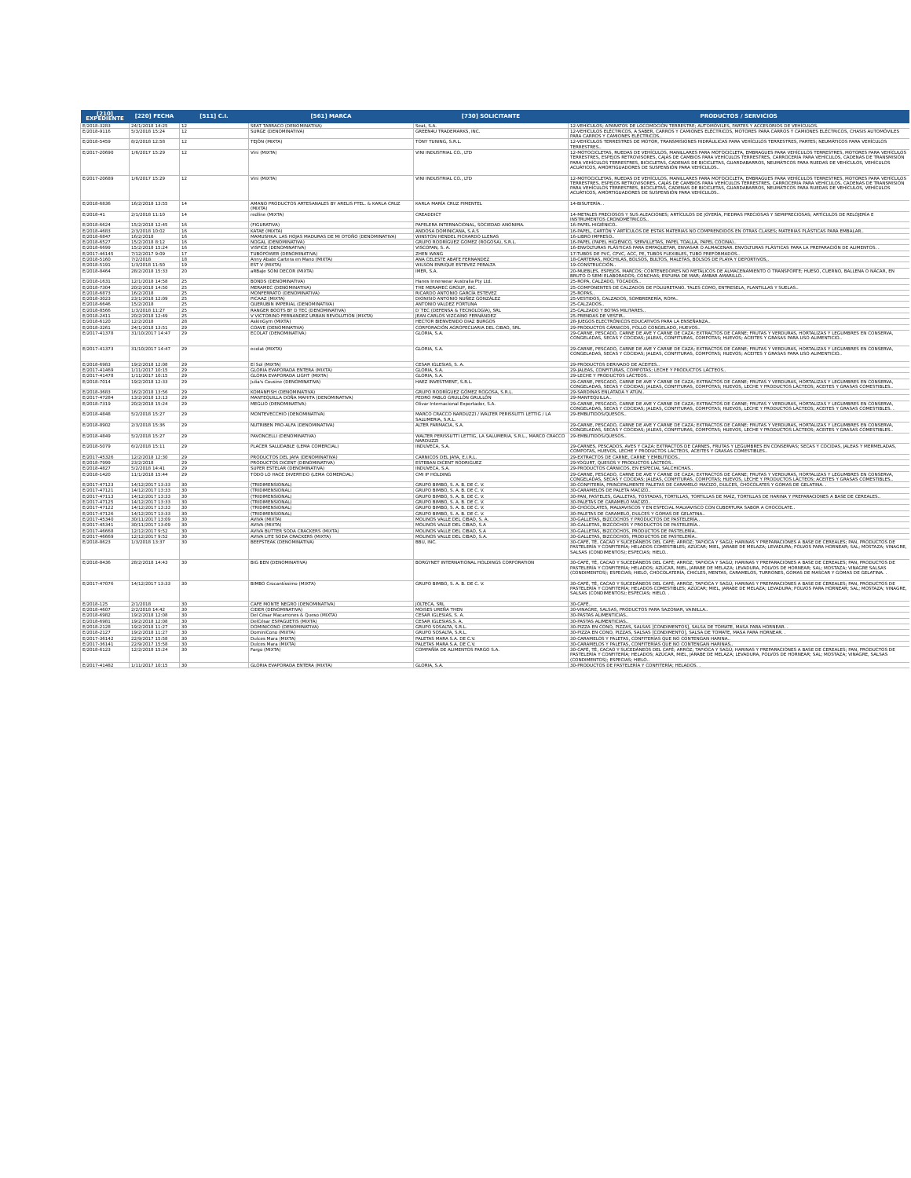| [210] EXPEDIENTE | [220] FECHA | [511] C.I. | [561] MARCA | [730] SOLICITANTE | PRODUCTOS / SERVICIOS |
| --- | --- | --- | --- | --- | --- |
| E/2018-3283 | 24/1/2018 14:25 | 12 | SEAT TARRACO (DENOMINATIVA) | Seat, S.A. | 12-VEHÍCULOS; APARATOS DE LOCOMOCIÓN TERRESTRE; AUTOMÓVILES, PARTES Y ACCESORIOS DE VEHÍCULOS. |
| E/2018-9116 | 5/3/2018 15:24 | 12 | SURGE (DENOMINATIVA) | GREEN4U TRADEMARKS, INC. | 12-VEHÍCULOS ELÉCTRICOS, A SABER, CARROS Y CAMIONES ELÉCTRICOS, MOTORES PARA CARROS Y CAMIONES ELÉCTRICOS, CHASIS AUTOMÓVILES PARA CARROS Y CAMIONES ELÉCTRICOS.. |
| E/2018-5459 | 8/2/2018 12:58 | 12 | TEJÓN (MIXTA) | TONY TUNING, S.R.L. | 12-VEHÍCULOS TERRESTRES DE MOTOR, TRANSMISIONES HIDRÁULICAS PARA VEHÍCULOS TERRESTRES, PARTES; NEUMÁTICOS PARA VEHÍCULOS TERRESTRES.. |
| E/2017-20690 | 1/6/2017 15:29 | 12 | Vini (MIXTA) | VINI INDUSTRIAL CO., LTD | 12-MOTOCICLETAS, RUEDAS DE VEHÍCULOS, MANILLARES PARA MOTOCICLETA, EMBRAGUES PARA VEHÍCULOS TERRESTRES, MOTORES PARA VEHÍCULOS TERRESTRES, ESPEJOS RETROVISORES, CAJAS DE CAMBIOS PARA VEHÍCULOS TERRESTRES, CARROCERÍA PARA VEHÍCULOS, CADENAS DE TRANSMISIÓN PARA VEHÍCULOS TERRESTRES, BICICLETAS, CADENAS DE BICICLETAS, GUARDABARROS, NEUMÁTICOS PARA RUEDAS DE VEHÍCULOS, VEHÍCULOS ACUÁTICOS, AMORTIGUADORES DE SUSPENSIÓN PARA VEHÍCULOS.. |
| E/2017-20689 | 1/6/2017 15:29 | 12 | Vini (MIXTA) | VINI INDUSTRIAL CO., LTD | 12-MOTOCICLETAS, RUEDAS DE VEHÍCULOS, MANILLARES PARA MOTOCICLETA, EMBRAGUES PARA VEHÍCULOS TERRESTRES, MOTORES PARA VEHÍCULOS TERRESTRES, ESPEJOS RETROVISORES, CAJAS DE CAMBIOS PARA VEHÍCULOS TERRESTRES, CARROCERÍA PARA VEHÍCULOS, CADENAS DE TRANSMISIÓN PARA VEHÍCULOS TERRESTRES, BICICLETAS, CADENAS DE BICICLETAS, GUARDABARROS, NEUMÁTICOS PARA RUEDAS DE VEHÍCULOS, VEHÍCULOS ACUÁTICOS, AMORTIGUADORES DE SUSPENSIÓN PARA VEHÍCULOS.. |
| E/2018-6836 | 16/2/2018 13:55 | 14 | AMANO PRODUCTOS ARTESANALES BY ARELIS PTEL. & KARLA CRUZ (MIXTA) | KARLA MARÍA CRUZ PIMENTEL | 14-BISUTERÍA. . |
| E/2018-41 | 2/1/2018 11:10 | 14 | redline (MIXTA) | CREADDICT | 14-METALES PRECIOSOS Y SUS ALEACIONES; ARTÍCULOS DE JOYERÍA, PIEDRAS PRECIOSAS Y SEMIPRECIOSAS; ARTÍCULOS DE RELOJERÍA E INSTRUMENTOS CRONOMÉTRICOS.. |
| E/2018-6624 | 15/2/2018 12:45 | 16 | (FIGURATIVA) | PAPELERA INTERNACIONAL, SOCIEDAD ANONIMA. | 16-PAPEL HIGIÉNICO.. |
| E/2018-4683 | 2/3/2018 10:02 | 16 | KATAE (MIXTA) | ANDOSA DOMINICANA, S.A.S | 16-PAPEL, CARTÓN Y ARTÍCULOS DE ESTAS MATERIAS NO COMPRENDIDOS EN OTRAS CLASES; MATERIAS PLÁSTICAS PARA EMBALAR.. |
| E/2018-6847 | 16/2/2018 | 16 | MAMUSHKA: LAS HOJAS MADURAS DE MI OTOÑO (DENOMINATIVA) | WINSTON HENDEL PICHARDO LLENAS | 16-LIBRO IMPRESO.. |
| E/2018-6527 | 15/2/2018 8:12 | 16 | NOGAL (DENOMINATIVA) | GRUPO RODRÍGUEZ GOMEZ (ROGOSA), S.R.L. | 16-PAPEL (PAPEL HIGIÉNICO, SERVILLETAS, PAPEL TOALLA, PAPEL COCINA).. |
| E/2018-6699 | 15/2/2018 15:24 | 16 | VISPICE (DENOMINATIVA) | VISCOFAN, S. A. | 16-ENVOLTURAS PLÁSTICAS PARA EMPAQUETAR, ENVASAR O ALMACENAR. ENVOLTURAS PLÁSTICAS PARA LA PREPARACIÓN DE ALIMENTOS. . |
| E/2017-46145 | 7/12/2017 9:09 | 17 | TUBOPOWER (DENOMINATIVA) | ZHEN WANG | 17-TUBOS DE PVC, CPVC, ACC, PE, TUBOS FLEXIBLES, TUBO PREFORMADOS.. |
| E/2018-5160 | 7/2/2018 | 18 | Anny Abate Cartera en Mano (MIXTA) | ANA CELESTE ABATE FERNANDEZ | 18-CARTERAS, MOCHILAS, BOLSOS, BULTOS, MALETAS, BOLSOS DE PLAYA Y DEPORTIVOS,. |
| E/2018-5191 | 1/3/2018 11:50 | 19 | EST V (MIXTA) | WILSON ENRIQUE ESTEVEZ PERALTA | 19-CONSTRUCCIÓN.. |
| E/2018-8464 | 28/2/2018 15:33 | 20 | aRBaJe SONI DECOR (MIXTA) | IMER, S.A. | 20-MUEBLES, ESPEJOS, MARCOS; CONTENEDORES NO METÁLICOS DE ALMACENAMIENTO O TRANSPORTE; HUESO, CUERNO, BALLENA O NÁCAR, EN BRUTO O SEMI ELABORADOS; CONCHAS; ESPUMA DE MAR; ÁMBAR AMARILLO.. |
| E/2018-1631 | 12/1/2018 14:58 | 25 | BONDS (DENOMINATIVA) | Hanes Innerwear Australia Pty Ltd. | 25-ROPA, CALZADO, TOCADOS.. |
| E/2018-7304 | 20/2/2018 14:50 | 25 | MERAMEC (DENOMINATIVA) | THE MERAMEC GROUP, INC. | 25-COMPONENTES DE CALZADOS DE POLIURETANO. TALES COMO, ENTRESELA, PLANTILLAS Y SUELAS.. |
| E/2018-6873 | 16/2/2018 | 25 | MONFERRATO (DENOMINATIVA) | RICARDO ANTONIO GARCÍA ESTEVEZ | 25-ROPAS.. |
| E/2018-3023 | 23/1/2018 12:09 | 25 | PICAAZ (MIXTA) | DIONISIO ANTONIO NUÑEZ GONZÁLEZ | 25-VESTIDOS, CALZADOS, SOMBRERERÍA, ROPA.. |
| E/2018-6646 | 15/2/2018 | 25 | QUERUBIN IMPERIAL (DENOMINATIVA) | ANTONIO VALDEZ FORTUNA | 25-CALZADOS.. |
| E/2018-8566 | 1/3/2018 11:27 | 25 | RANGER BOOTS BY D TEC (DENOMINATIVA) | D´TEC (DEFENSA & TECNOLOGÍA), SRL | 25-CALZADO Y BOTAS MILITARES.. |
| E/2018-2411 | 20/2/2018 12:49 | 25 | V VICTORINO FERNANDEZ URBAN REVOLUTION (MIXTA) | JEAN CARLOS VIZCAÍNO FERNÁNDEZ | 25-PRENDAS DE VESTIR.. |
| E/2018-6120 | 12/2/2018 | 28 | AskinGym (MIXTA) | HECTOR BIENVENIDO DIAZ BURGOS | 28-JUEGOS ELECTRÓNICOS EDUCATIVOS PARA LA ENSEÑANZA.. |
| E/2018-3261 | 24/1/2018 13:51 | 29 | COAVE (DENOMINATIVA) | CORPORACIÓN AGROPECUARIA DEL CIBAO, SRL | 29-PRODUCTOS CÁRNICOS, POLLO CONGELADO, HUEVOS.. |
| E/2017-41378 | 31/10/2017 14:47 | 29 | ECOLAT (DENOMINATIVA) | GLORIA, S.A. | 29-CARNE, PESCADO, CARNE DE AVE Y CARNE DE CAZA; EXTRACTOS DE CARNE; FRUTAS Y VERDURAS, HORTALIZAS Y LEGUMBRES EN CONSERVA, CONGELADAS, SECAS Y COCIDAS; JALEAS, CONFITURAS, COMPOTAS; HUEVOS; ACEITES Y GRASAS PARA USO ALIMENTICIO.. |
| E/2017-41373 | 31/10/2017 14:47 | 29 | ecolat (MIXTA) | GLORIA, S.A. | 29-CARNE, PESCADO, CARNE DE AVE Y CARNE DE CAZA; EXTRACTOS DE CARNE; FRUTAS Y VERDURAS, HORTALIZAS Y LEGUMBRES EN CONSERVA, CONGELADAS, SECAS Y COCIDAS; JALEAS, CONFITURAS, COMPOTAS; HUEVOS; ACEITES Y GRASAS PARA USO ALIMENTICIO.. |
| E/2018-6983 | 19/2/2018 12:08 | 29 | El Sol (MIXTA) | CESAR IGLESIAS, S. A. | 29-PRODUCTOS DERIVADO DE ACEITES.. |
| E/2017-41469 | 1/11/2017 10:15 | 29 | GLORIA EVAPORADA ENTERA (MIXTA) | GLORIA, S.A. | 29-JALEAS, CONFITURAS, COMPOTAS; LECHE Y PRODUCTOS LÁCTEOS.. |
| E/2017-41478 | 1/11/2017 10:15 | 29 | GLORIA EVAPORADA LIGHT (MIXTA) | GLORIA, S.A. | 29-LECHE Y PRODUCTOS LÁCTEOS. . |
| E/2018-7014 | 19/2/2018 12:33 | 29 | Julia's Cousine (DENOMINATIVA) | HAEZ INVESTMENT, S.R.L. | 29-CARNE, PESCADO, CARNE DE AVE Y CARNE DE CAZA; EXTRACTOS DE CARNE; FRUTAS Y VERDURAS, HORTALIZAS Y LEGUMBRES EN CONSERVA, CONGELADAS, SECAS Y COCIDAS; JALEAS, CONFITURAS, COMPOTAS; HUEVOS, LECHE Y PRODUCTOS LÁCTEOS; ACEITES Y GRASAS COMESTIBLES.. |
| E/2018-3683 | 16/2/2018 13:56 | 29 | KOMANFISH (DENOMINATIVA) | GRUPO RODRÍGUEZ GÓMEZ ROGOSA, S.R.L. | 29-SARDINAS ENLATADA Y ATÚN.. |
| E/2017-47284 | 13/2/2018 13:13 | 29 | MANTEQUILLA DOÑA MAHITA (DENOMINATIVA) | PEDRO PABLO GRULLÓN GRULLÓN | 29-MANTEQUILLA.. |
| E/2018-7319 | 20/2/2018 15:24 | 29 | MEGLIO (DENOMINATIVA) | Olivar Internacional Exportador, S.A. | 29-CARNE, PESCADO, CARNE DE AVE Y CARNE DE CAZA; EXTRACTOS DE CARNE; FRUTAS Y VERDURAS, HORTALIZAS Y LEGUMBRES EN CONSERVA, CONGELADAS, SECAS Y COCIDAS; JALEAS, CONFITURAS, COMPOTAS; HUEVOS, LECHE Y PRODUCTOS LÁCTEOS; ACEITES Y GRASAS COMESTIBLES. . |
| E/2018-4848 | 5/2/2018 15:27 | 29 | MONTEVECCHIO (DENOMINATIVA) | MARCO CRACCO NARDUZZI / WALTER PERISSUTTI LETTIG / LA SALUMERIA, S.R.L. | 29-EMBUTIDOS/QUESOS.. |
| E/2018-8902 | 2/3/2018 15:36 | 29 | NUTRIBEN PRO-ALFA (DENOMINATIVA) | ALTER FARMACIA, S.A. | 29-CARNE, PESCADO, CARNE DE AVE Y CARNE DE CAZA; EXTRACTOS DE CARNE; FRUTAS Y VERDURAS, HORTALIZAS Y LEGUMBRES EN CONSERVA, CONGELADAS, SECAS Y COCIDAS; JALEAS, CONFITURAS, COMPOTAS; HUEVOS, LECHE Y PRODUCTOS LÁCTEOS; ACEITES Y GRASAS COMESTIBLES.. |
| E/2018-4849 | 5/2/2018 15:27 | 29 | PAVONCELLI (DENOMINATIVA) | WALTER PERISSUTTI LETTIG, LA SALUMERIA, S.R.L., MARCO CRACCO NARDUZZI | 29-EMBUTIDOS/QUESOS.. |
| E/2018-5079 | 6/2/2018 15:11 | 29 | PLACER SALUDABLE (LEMA COMERCIAL) | INDUVECA, S.A. | 29-CARNES, PESCADOS, AVES Y CAZA; EXTRACTOS DE CARNES, FRUTAS Y LEGUMBRES EN CONSERVAS; SECAS Y COCIDAS, JALEAS Y MERMELADAS, COMPOTAS, HUEVOS, LECHE Y PRODUCTOS LÁCTEOS, ACEITES Y GRASAS COMESTIBLES.. |
| E/2017-45326 | 12/2/2018 12:30 | 29 | PRODUCTOS DEL JAYA (DENOMINATIVA) | CARNICOS DEL JAYA, E.I.R.L. | 29-EXTRACTOS DE CARNE, CARNE Y EMBUTIDOS.. |
| E/2018-7999 | 23/2/2018 | 29 | PRODUCTOS DICENT (DENOMINATIVA) | ESTEBAN DICENT RODRIGUEZ | 29-YOGURT, QUESOS Y PRODUCTOS LÁCTEOS.. |
| E/2018-4827 | 5/2/2018 14:41 | 29 | SUPER ESTELAR (DENOMINATIVA) | INDUVECA, S.A. | 29-PRODUCTOS CÁRNICOS, EN ESPECIAL SALCHICHAS.. |
| E/2018-1420 | 11/1/2018 15:44 | 29 | TODO LO HACE DIVERTIDO (LEMA COMERCIAL) | CMI IP HOLDING | 29-CARNE, PESCADO, CARNE DE AVE Y CARNE DE CAZA; EXTRACTOS DE CARNE; FRUTAS Y VERDURAS, HORTALIZAS Y LEGUMBRES EN CONSERVA, CONGELADAS, SECAS Y COCIDAS; JALEAS, CONFITURAS, COMPOTAS; HUEVOS, LECHE Y PRODUCTOS LÁCTEOS; ACEITES Y GRASAS COMESTIBLES.. |
| E/2017-47123 | 14/12/2017 13:33 | 30 | (TRIDIMENSIONAL) | GRUPO BIMBO, S. A. B. DE C. V. | 30-CONFITERÍA, PRINCIPALMENTE PALETAS DE CARAMELO MACIZO, DULCES, CHOCOLATES Y GOMAS DE GELATINA. . |
| E/2017-47121 | 14/12/2017 13:33 | 30 | (TRIDIMENSIONAL) | GRUPO BIMBO, S. A. B. DE C. V. | 30-CARAMELOS DE PALETA MACIZO.. |
| E/2017-47113 | 14/12/2017 13:33 | 30 | (TRIDIMENSIONAL) | GRUPO BIMBO, S. A. B. DE C. V. | 30-PAN, PASTELES, GALLETAS, TOSTADAS, TORTILLAS, TORTILLAS DE MAÍZ, TORTILLAS DE HARINA Y PREPARACIONES A BASE DE CEREALES.. |
| E/2017-47125 | 14/12/2017 13:33 | 30 | (TRIDIMENSIONAL) | GRUPO BIMBO, S. A. B. DE C. V. | 30-PALETAS DE CARAMELO MACIZO.. |
| E/2017-47122 | 14/12/2017 13:33 | 30 | (TRIDIMENSIONAL) | GRUPO BIMBO, S. A. B. DE C. V. | 30-CHOCOLATES, MALVAVISCOS Y EN ESPECIAL MALVAVISCO CON CUBERTURA SABOR A CHOCOLATE.. |
| E/2017-47126 | 14/12/2017 13:33 | 30 | (TRIDIMENSIONAL) | GRUPO BIMBO, S. A. B. DE C. V. | 30-PALETAS DE CARAMELO, DULCES Y GOMAS DE GELATINA.. |
| E/2017-45340 | 30/11/2017 13:09 | 30 | AVIVA (MIXTA) | MOLINOS VALLE DEL CIBAO, S. A. | 30-GALLETAS, BIZCOCHOS Y PRODUCTOS DE PASTELERÍA.. |
| E/2017-45341 | 30/11/2017 13:09 | 30 | AVIVA (MIXTA) | MOLINOS VALLE DEL CIBAO, S.A | 30-GALLETAS, BIZCOCHOS Y PRODUCTOS DE PASTELERÍA.. |
| E/2017-46668 | 12/12/2017 9:52 | 30 | AVIVA BUTTER SODA CRACKERS (MIXTA) | MOLINOS VALLE DEL CIBAO, S.A | 30-GALLETAS, BIZCOCHOS, PRODUCTOS DE PASTELERÍA.. |
| E/2017-46669 | 12/12/2017 9:52 | 30 | AVIVA LITE SODA CRACKERS (MIXTA) | MOLINOS VALLE DEL CIBAO, S.A. | 30-GALLETAS, BIZCOCHOS, PRODUCTOS DE PASTELERÍA.. |
| E/2018-8623 | 1/3/2018 13:37 | 30 | BEEFSTEAK (DENOMINATIVA) | BBU, INC. | 30-CAFÉ, TÉ, CACAO Y SUCEDÁNEOS DEL CAFÉ; ARROZ; TAPIOCA Y SAGÚ; HARINAS Y PREPARACIONES A BASE DE CEREALES; PAN, PRODUCTOS DE PASTELERÍA Y CONFITERÍA; HELADOS COMESTIBLES; AZÚCAR; MIEL, JARABE DE MELAZA; LEVADURA; POLVOS PARA HORNEAR; SAL; MOSTAZA; VINAGRE, SALSAS (CONDIMENTOS); ESPECIAS; HIELO.. |
| E/2018-8436 | 28/2/2018 14:43 | 30 | BIG BEN (DENOMINATIVA) | BORGYNET INTERNATIONAL HOLDINGS CORPORATION | 30-CAFÉ, TÉ, CACAO Y SUCEDÁNEOS DEL CAFÉ; ARROZ; TAPIOCA Y SAGÚ; HARINAS Y PREPARACIONES A BASE DE CEREALES; PAN, PRODUCTOS DE PASTELERÍA Y CONFITERÍA; HELADOS; AZÚCAR, MIEL, JARABE DE MELAZA; LEVADURA, POLVOS DE HORNEAR; SAL; MOSTAZA; VINAGRE SALSAS (CONDIMENTOS); ESPECIAS; HIELO, CHOCOLATERÍA, CHICLES, MENTAS, CARAMELOS, TURRONES, GOMAS DE MASCAR Y GOMAS DE GELATINA. . |
| E/2017-47076 | 14/12/2017 13:33 | 30 | BIMBO Crocantíssimo (MIXTA) | GRUPO BIMBO, S. A. B. DE C. V. | 30-CAFÉ, TÉ, CACAO Y SUCEDÁNEOS DEL CAFÉ; ARROZ; TAPIOCA Y SAGÚ; HARINAS Y PREPARACIONES A BASE DE CEREALES; PAN, PRODUCTOS DE PASTELERÍA Y CONFITERÍA; HELADOS COMESTIBLES; AZÚCAR; MIEL, JARABE DE MELAZA; LEVADURA; POLVOS PARA HORNEAR; SAL; MOSTAZA; VINAGRE, SALSAS (CONDIMENTOS); ESPECIAS; HIELO. . |
| E/2018-125 | 2/1/2018 | 30 | CAFE MONTE NEGRO (DENOMINATIVA) | JOLTECA, SRL | 30-CAFÉ.. |
| E/2018-4607 | 2/2/2018 14:42 | 30 | CIDER (DENOMINATIVA) | MOISES UREÑA THEN | 30-VINAGRE, SALSAS, PRODUCTOS PARA SAZONAR, VAINILLA.. |
| E/2018-6982 | 19/2/2018 12:08 | 30 | Del César Macarrones & Queso (MIXTA) | CESAR IGLESIAS, S. A. | 30-PASTAS ALIMENTICIAS.. |
| E/2018-6981 | 19/2/2018 12:08 | 30 | DelCésar ESPAGUETIS (MIXTA) | CESAR IGLESIAS,S. A. | 30-PASTAS ALIMENTICIAS.. |
| E/2018-2128 | 19/2/2018 11:27 | 30 | DOMINICONO (DENOMINATIVA) | GRUPO SOSALTA, S.R.L. | 30-PIZZA EN CONO, PIZZAS, SALSAS [CONDIMENTOS], SALSA DE TOMATE, MASA PARA HORNEAR. . |
| E/2018-2127 | 19/2/2018 11:27 | 30 | DominiCono (MIXTA) | GRUPO SOSALTA, S.R.L. | 30-PIZZA EN CONO, PIZZAS, SALSAS [CONDIMENTO], SALSA DE TOMATE, MASA PARA HORNEAR. . |
| E/2017-36142 | 22/9/2017 15:58 | 30 | Dulces Mara (MIXTA) | PALETAS MARA S.A. DE C.V. | 30-CARAMELOS Y PALETAS, CONFITERÍAS QUE NO CONTENGAN HARINA.. |
| E/2017-36141 | 22/9/2017 15:58 | 30 | Dulces Mara (MIXTA) | PALETAS MARA S.A. DE C.V. | 30-CARAMELOS Y PALETAS, CONFITERÍAS QUE NO CONTENGAN HARINAS.. |
| E/2018-6123 | 12/2/2018 15:24 | 30 | Fargo (MIXTA) | COMPAÑÍA DE ALIMENTOS FARGO S.A. | 30-CAFÉ, TÉ, CACAO Y SUCEDÁNEOS DEL CAFÉ; ARROZ; TAPIOCA Y SAGÚ; HARINAS Y PREPARACIONES A BASE DE CEREALES; PAN, PRODUCTOS DE PASTELERÍA Y CONFITERÍA; HELADOS; AZÚCAR, MIEL, JARABE DE MELAZA; LEVADURA, POLVOS DE HORNEAR; SAL; MOSTAZA; VINAGRE, SALSAS (CONDIMENTOS); ESPECIAS; HIELO.. |
| E/2017-41482 | 1/11/2017 10:15 | 30 | GLORIA EVAPORADA ENTERA (MIXTA) | GLORIA, S.A. | 30-PRODUCTOS DE PASTELERÍA Y CONFITERÍA; HELADOS. . |